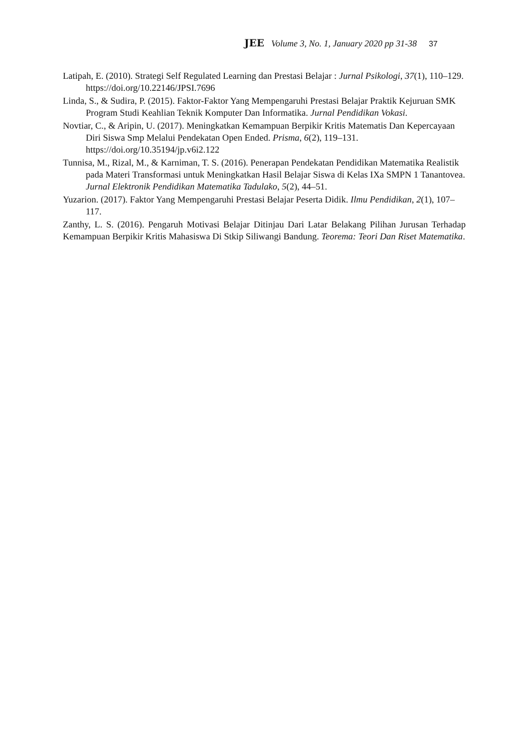JEE Volume 3, No. 1, January 2020 pp 31-38 37
Latipah, E. (2010). Strategi Self Regulated Learning dan Prestasi Belajar : Jurnal Psikologi, 37(1), 110–129. https://doi.org/10.22146/JPSI.7696
Linda, S., & Sudira, P. (2015). Faktor-Faktor Yang Mempengaruhi Prestasi Belajar Praktik Kejuruan SMK Program Studi Keahlian Teknik Komputer Dan Informatika. Jurnal Pendidikan Vokasi.
Novtiar, C., & Aripin, U. (2017). Meningkatkan Kemampuan Berpikir Kritis Matematis Dan Kepercayaan Diri Siswa Smp Melalui Pendekatan Open Ended. Prisma, 6(2), 119–131. https://doi.org/10.35194/jp.v6i2.122
Tunnisa, M., Rizal, M., & Karniman, T. S. (2016). Penerapan Pendekatan Pendidikan Matematika Realistik pada Materi Transformasi untuk Meningkatkan Hasil Belajar Siswa di Kelas IXa SMPN 1 Tanantovea. Jurnal Elektronik Pendidikan Matematika Tadulako, 5(2), 44–51.
Yuzarion. (2017). Faktor Yang Mempengaruhi Prestasi Belajar Peserta Didik. Ilmu Pendidikan, 2(1), 107–117.
Zanthy, L. S. (2016). Pengaruh Motivasi Belajar Ditinjau Dari Latar Belakang Pilihan Jurusan Terhadap Kemampuan Berpikir Kritis Mahasiswa Di Stkip Siliwangi Bandung. Teorema: Teori Dan Riset Matematika.